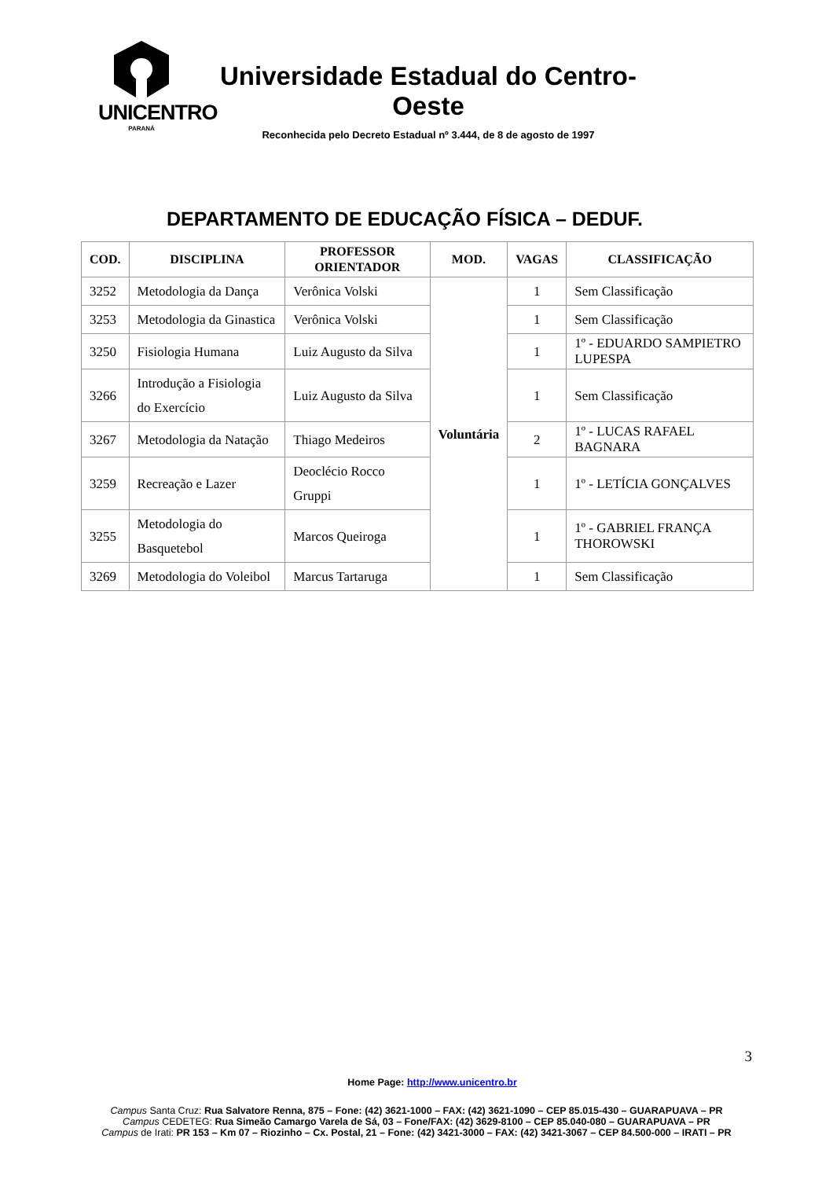UNICENTRO
PARANÁ
Universidade Estadual do Centro-Oeste
Reconhecida pelo Decreto Estadual nº 3.444, de 8 de agosto de 1997
DEPARTAMENTO DE EDUCAÇÃO FÍSICA – DEDUF.
| COD. | DISCIPLINA | PROFESSOR ORIENTADOR | MOD. | VAGAS | CLASSIFICAÇÃO |
| --- | --- | --- | --- | --- | --- |
| 3252 | Metodologia da Dança | Verônica Volski | Voluntária | 1 | Sem Classificação |
| 3253 | Metodologia da Ginastica | Verônica Volski | | 1 | Sem Classificação |
| 3250 | Fisiologia Humana | Luiz Augusto da Silva | | 1 | 1º - EDUARDO SAMPIETRO LUPESPA |
| 3266 | Introdução a Fisiologia do Exercício | Luiz Augusto da Silva | | 1 | Sem Classificação |
| 3267 | Metodologia da Natação | Thiago Medeiros | | 2 | 1º - LUCAS RAFAEL BAGNARA |
| 3259 | Recreação e Lazer | Deoclécio Rocco Gruppi | | 1 | 1º - LETÍCIA GONÇALVES |
| 3255 | Metodologia do Basquetebol | Marcos Queiroga | | 1 | 1º - GABRIEL FRANÇA THOROWSKI |
| 3269 | Metodologia do Voleibol | Marcus Tartaruga | | 1 | Sem Classificação |
3
Home Page: http://www.unicentro.br
Campus Santa Cruz: Rua Salvatore Renna, 875 – Fone: (42) 3621-1000 – FAX: (42) 3621-1090 – CEP 85.015-430 – GUARAPUAVA – PR
Campus CEDETEG: Rua Simeão Camargo Varela de Sá, 03 – Fone/FAX: (42) 3629-8100 – CEP 85.040-080 – GUARAPUAVA – PR
Campus de Irati: PR 153 – Km 07 – Riozinho – Cx. Postal, 21 – Fone: (42) 3421-3000 – FAX: (42) 3421-3067 – CEP 84.500-000 – IRATI – PR